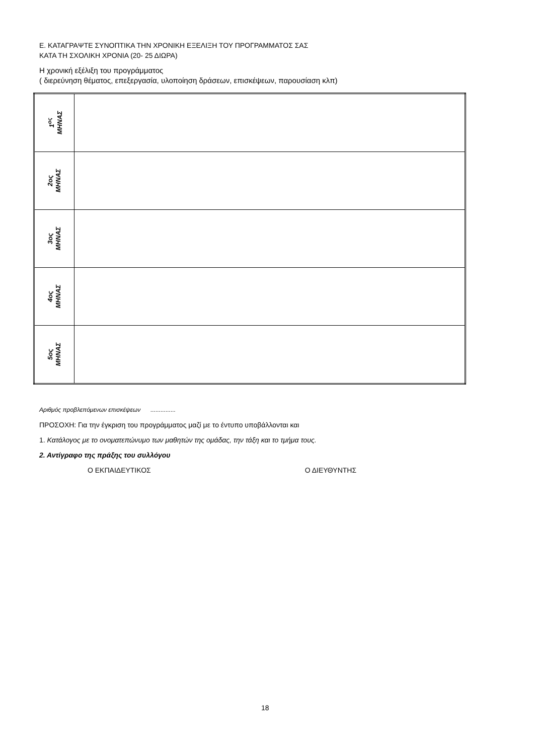Ε. ΚΑΤΑΓΡΑΨΤΕ ΣΥΝΟΠΤΙΚΑ ΤΗΝ ΧΡΟΝΙΚΗ ΕΞΕΛΙΞΗ ΤΟΥ ΠΡΟΓΡΑΜΜΑΤΟΣ ΣΑΣ
ΚΑΤΑ ΤΗ ΣΧΟΛΙΚΗ ΧΡΟΝΙΑ (20- 25 ΔΙΩΡΑ)
Η χρονική εξέλιξη του προγράμματος
( διερεύνηση θέματος, επεξεργασία, υλοποίηση δράσεων, επισκέψεων, παρουσίαση κλπ)
| 1<sup>ος</sup> ΜΗΝΑΣ | |
| 2ος ΜΗΝΑΣ | |
| 3ος ΜΗΝΑΣ | |
| 4ος ΜΗΝΑΣ | |
| 5ος ΜΗΝΑΣ | |
Αριθμός προβλεπόμενων επισκέψεων ...............
ΠΡΟΣΟΧΗ: Για την έγκριση του προγράμματος μαζί με το έντυπο υποβάλλονται και
1. Κατάλογος με το ονοματεπώνυμο των μαθητών της ομάδας, την τάξη και το τμήμα τους.
2. Αντίγραφο της πράξης του συλλόγου
Ο ΕΚΠΑΙΔΕΥΤΙΚΟΣ Ο ΔΙΕΥΘΥΝΤΗΣ
18